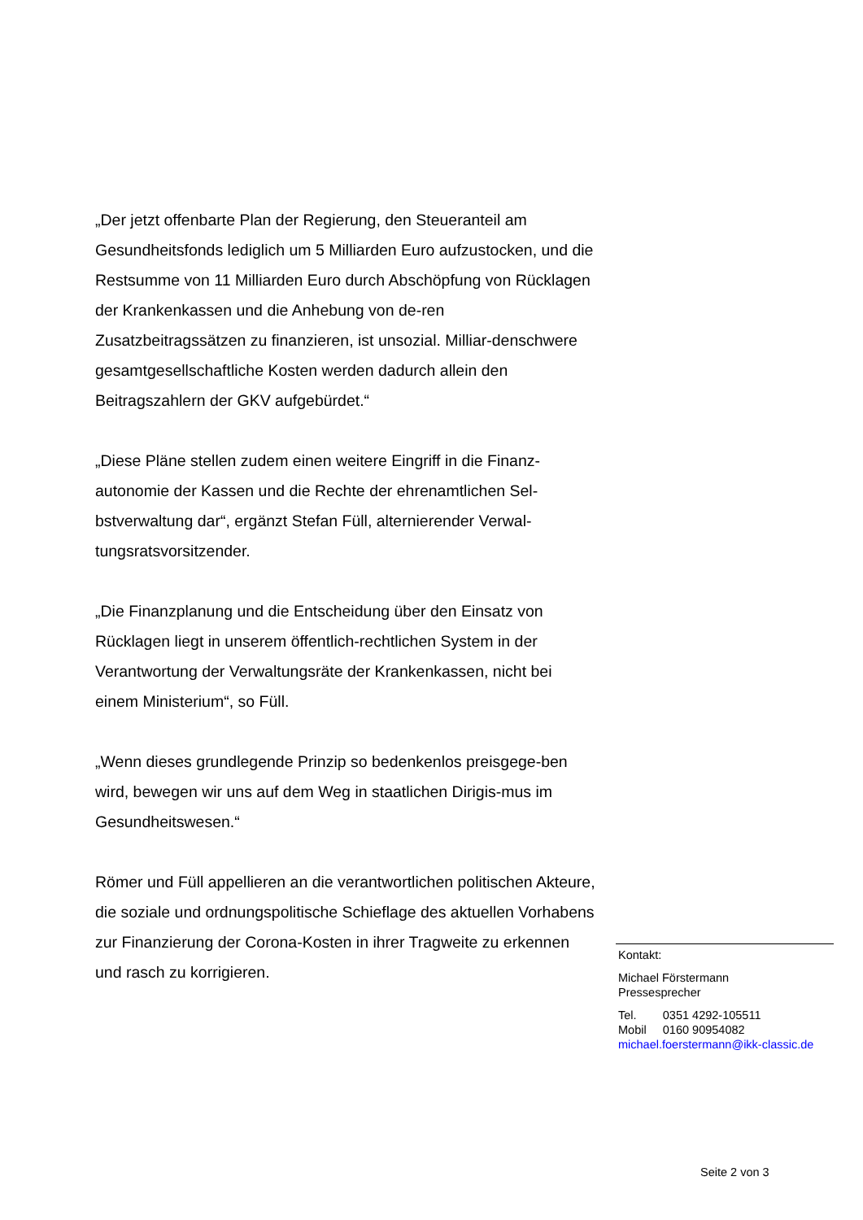„Der jetzt offenbarte Plan der Regierung, den Steueranteil am Gesundheitsfonds lediglich um 5 Milliarden Euro aufzustocken, und die Restsumme von 11 Milliarden Euro durch Abschöpfung von Rücklagen der Krankenkassen und die Anhebung von de-ren Zusatzbeitragssätzen zu finanzieren, ist unsozial. Milliar-denschwere gesamtgesellschaftliche Kosten werden dadurch allein den Beitragszahlern der GKV aufgebürdet.“
„Diese Pläne stellen zudem einen weitere Eingriff in die Finanz-autonomie der Kassen und die Rechte der ehrenamtlichen Sel-bstverwaltung dar“, ergänzt Stefan Füll, alternierender Verwal-tungsratsvorsitzender.
„Die Finanzplanung und die Entscheidung über den Einsatz von Rücklagen liegt in unserem öffentlich-rechtlichen System in der Verantwortung der Verwaltungsräte der Krankenkassen, nicht bei einem Ministerium“, so Füll.
„Wenn dieses grundlegende Prinzip so bedenkenlos preisgege-ben wird, bewegen wir uns auf dem Weg in staatlichen Dirigis-mus im Gesundheitswesen.“
Römer und Füll appellieren an die verantwortlichen politischen Akteure, die soziale und ordnungspolitische Schieflage des aktuellen Vorhabens zur Finanzierung der Corona-Kosten in ihrer Tragweite zu erkennen und rasch zu korrigieren.
Kontakt:
Michael Förstermann
Pressesprecher
Tel. 0351 4292-105511
Mobil 0160 90954082
michael.foerstermann@ikk-classic.de
Seite 2 von 3